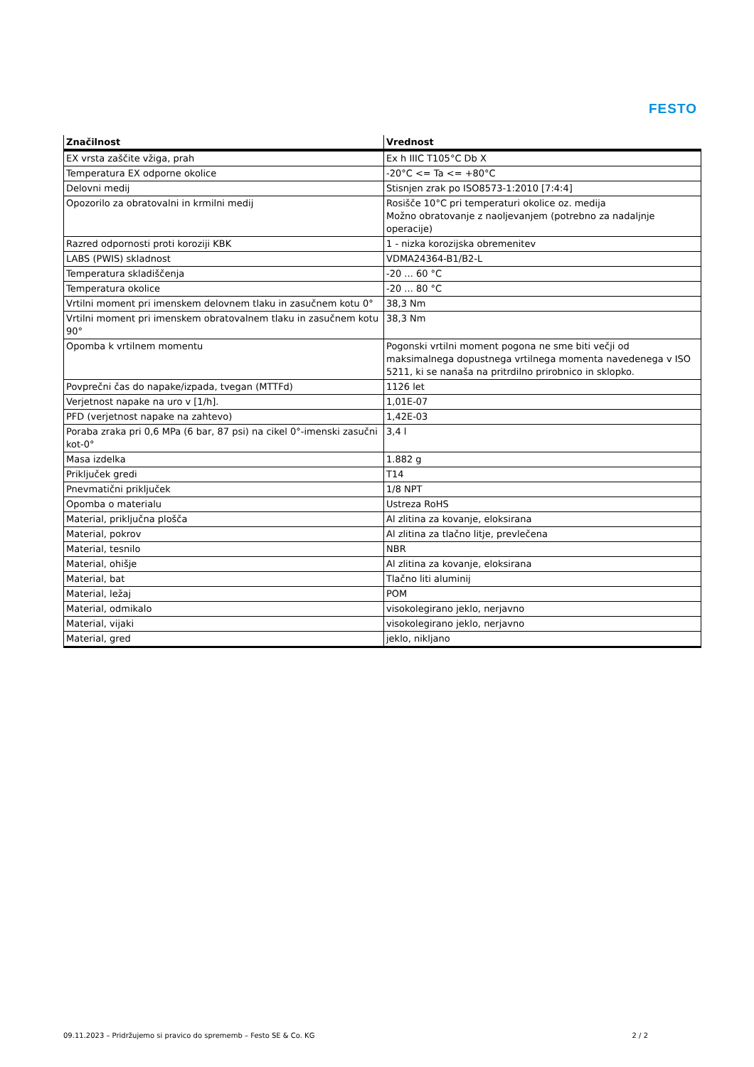FESTO
| Značilnost | Vrednost |
| --- | --- |
| EX vrsta zaščite vžiga, prah | Ex h IIIC T105°C Db X |
| Temperatura EX odporne okolice | -20°C <= Ta <= +80°C |
| Delovni medij | Stisnjen zrak po ISO8573-1:2010 [7:4:4] |
| Opozorilo za obratovalni in krmilni medij | Rosišče 10°C pri temperaturi okolice oz. medija Možno obratovanje z naoljevanjem (potrebno za nadaljnje operacije) |
| Razred odpornosti proti koroziji KBK | 1 - nizka korozijska obremenitev |
| LABS (PWIS) skladnost | VDMA24364-B1/B2-L |
| Temperatura skladiščenja | -20 ... 60 °C |
| Temperatura okolice | -20 ... 80 °C |
| Vrtilni moment pri imenskem delovnem tlaku in zasučnem kotu 0° | 38,3 Nm |
| Vrtilni moment pri imenskem obratovalnem tlaku in zasučnem kotu 90° | 38,3 Nm |
| Opomba k vrtilnem momentu | Pogonski vrtilni moment pogona ne sme biti večji od maksimalnega dopustnega vrtilnega momenta navedenega v ISO 5211, ki se nanaša na pritrdilno prirobnico in sklopko. |
| Povprečni čas do napake/izpada, tvegan (MTTFd) | 1126 let |
| Verjetnost napake na uro v [1/h]. | 1,01E-07 |
| PFD (verjetnost napake na zahtevo) | 1,42E-03 |
| Poraba zraka pri 0,6 MPa (6 bar, 87 psi) na cikel 0°-imenski zasučni kot-0° | 3,4 l |
| Masa izdelka | 1.882 g |
| Priključek gredi | T14 |
| Pnevmatični priključek | 1/8 NPT |
| Opomba o materialu | Ustreza RoHS |
| Material, priključna plošča | Al zlitina za kovanje, eloksirana |
| Material, pokrov | Al zlitina za tlačno litje, prevlečena |
| Material, tesnilo | NBR |
| Material, ohišje | Al zlitina za kovanje, eloksirana |
| Material, bat | Tlačno liti aluminij |
| Material, ležaj | POM |
| Material, odmikalo | visokolegirano jeklo, nerjavno |
| Material, vijaki | visokolegirano jeklo, nerjavno |
| Material, gred | jeklo, nikljano |
09.11.2023 – Pridržujemo si pravico do sprememb – Festo SE & Co. KG 2 / 2